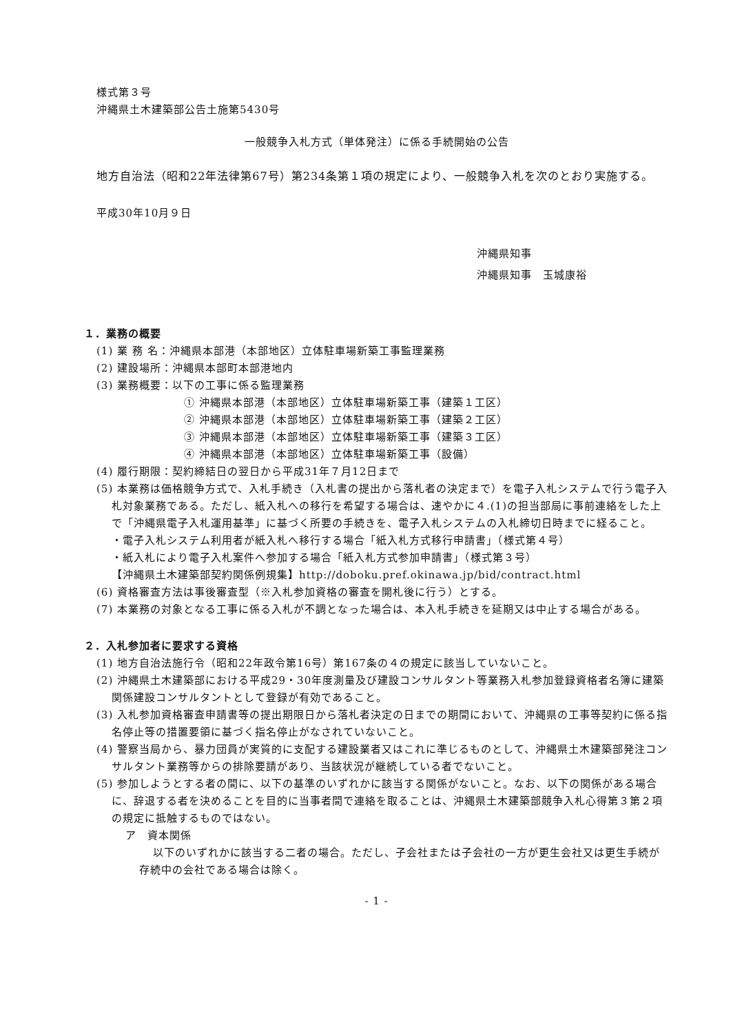様式第３号
沖縄県土木建築部公告土施第5430号
一般競争入札方式（単体発注）に係る手続開始の公告
地方自治法（昭和22年法律第67号）第234条第１項の規定により、一般競争入札を次のとおり実施する。
平成30年10月９日
沖縄県知事
沖縄県知事　玉城康裕
１．業務の概要
(1) 業 務 名：沖縄県本部港（本部地区）立体駐車場新築工事監理業務
(2) 建設場所：沖縄県本部町本部港地内
(3) 業務概要：以下の工事に係る監理業務
① 沖縄県本部港（本部地区）立体駐車場新築工事（建築１工区）
② 沖縄県本部港（本部地区）立体駐車場新築工事（建築２工区）
③ 沖縄県本部港（本部地区）立体駐車場新築工事（建築３工区）
④ 沖縄県本部港（本部地区）立体駐車場新築工事（設備）
(4) 履行期限：契約締結日の翌日から平成31年７月12日まで
(5) 本業務は価格競争方式で、入札手続き（入札書の提出から落札者の決定まで）を電子入札システムで行う電子入札対象業務である。ただし、紙入札への移行を希望する場合は、速やかに４.(1)の担当部局に事前連絡をした上で「沖縄県電子入札運用基準」に基づく所要の手続きを、電子入札システムの入札締切日時までに経ること。
・電子入札システム利用者が紙入札へ移行する場合「紙入札方式移行申請書」（様式第４号）
・紙入札により電子入札案件へ参加する場合「紙入札方式参加申請書」（様式第３号）
【沖縄県土木建築部契約関係例規集】http://doboku.pref.okinawa.jp/bid/contract.html
(6) 資格審査方法は事後審査型（※入札参加資格の審査を開札後に行う）とする。
(7) 本業務の対象となる工事に係る入札が不調となった場合は、本入札手続きを延期又は中止する場合がある。
２．入札参加者に要求する資格
(1) 地方自治法施行令（昭和22年政令第16号）第167条の４の規定に該当していないこと。
(2) 沖縄県土木建築部における平成29・30年度測量及び建設コンサルタント等業務入札参加登録資格者名簿に建築関係建設コンサルタントとして登録が有効であること。
(3) 入札参加資格審査申請書等の提出期限日から落札者決定の日までの期間において、沖縄県の工事等契約に係る指名停止等の措置要領に基づく指名停止がなされていないこと。
(4) 警察当局から、暴力団員が実質的に支配する建設業者又はこれに準じるものとして、沖縄県土木建築部発注コンサルタント業務等からの排除要請があり、当該状況が継続している者でないこと。
(5) 参加しようとする者の間に、以下の基準のいずれかに該当する関係がないこと。なお、以下の関係がある場合に、辞退する者を決めることを目的に当事者間で連絡を取ることは、沖縄県土木建築部競争入札心得第３第２項の規定に抵触するものではない。
ア　資本関係
以下のいずれかに該当する二者の場合。ただし、子会社または子会社の一方が更生会社又は更生手続が存続中の会社である場合は除く。
- 1 -